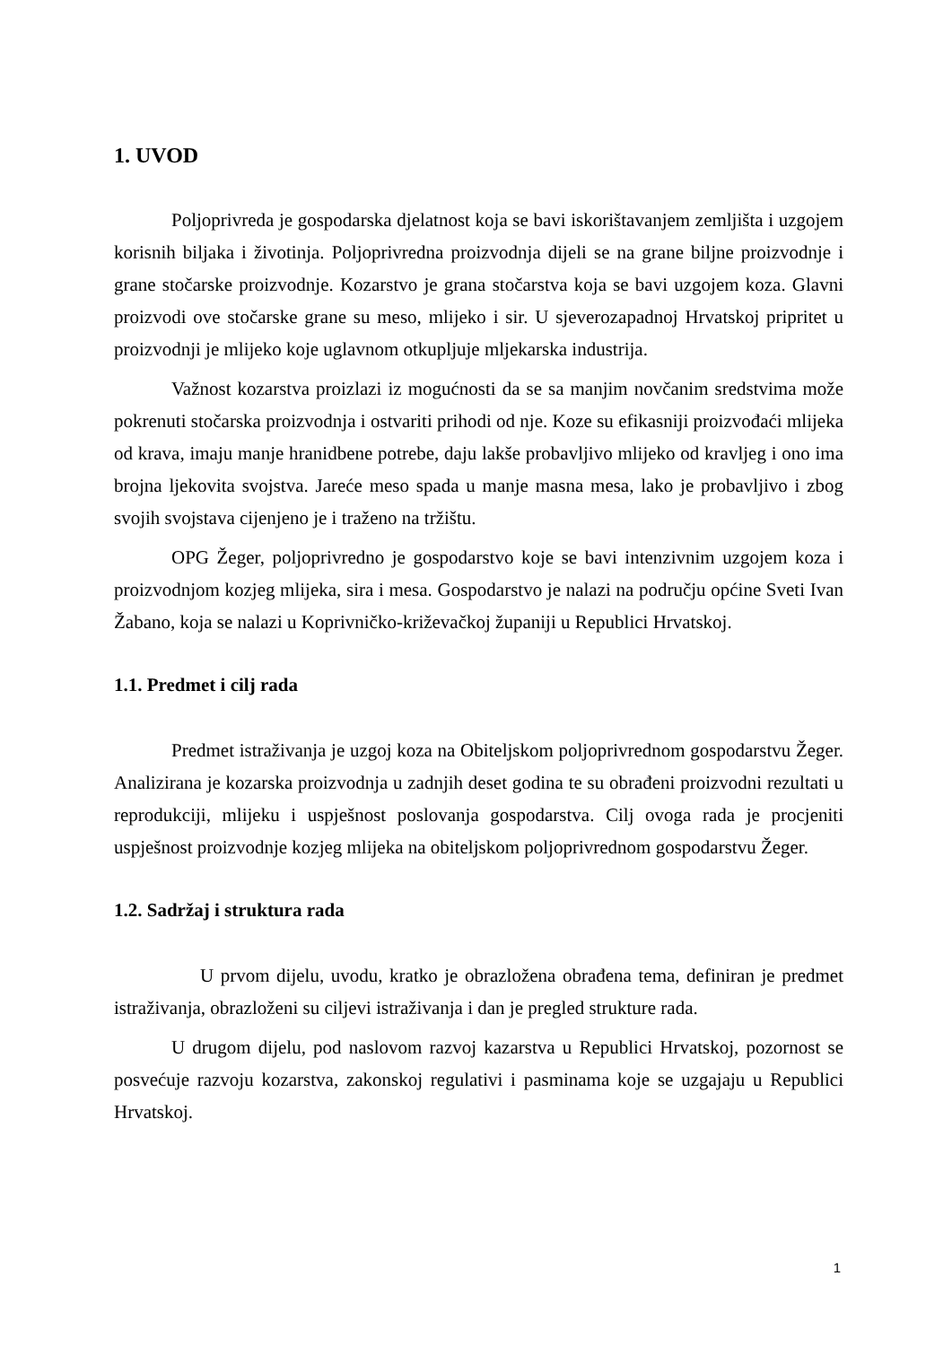1. UVOD
Poljoprivreda je gospodarska djelatnost koja se bavi iskorištavanjem zemljišta i uzgojem korisnih biljaka i životinja. Poljoprivredna proizvodnja dijeli se na grane biljne proizvodnje i grane stočarske proizvodnje. Kozarstvo je grana stočarstva koja se bavi uzgojem koza. Glavni proizvodi ove stočarske grane su meso, mlijeko i sir. U sjeverozapadnoj Hrvatskoj pripritet u proizvodnji je mlijeko koje uglavnom otkupljuje mljekarska industrija.
Važnost kozarstva proizlazi iz mogućnosti da se sa manjim novčanim sredstvima može pokrenuti stočarska proizvodnja i ostvariti prihodi od nje. Koze su efikasniji proizvođaći mlijeka od krava, imaju manje hranidbene potrebe, daju lakše probavljivo mlijeko od kravljeg i ono ima brojna ljekovita svojstva. Jareće meso spada u manje masna mesa, lako je probavljivo i zbog svojih svojstava cijenjeno je i traženo na tržištu.
OPG Žeger, poljoprivredno je gospodarstvo koje se bavi intenzivnim uzgojem koza i proizvodnjom kozjeg mlijeka, sira i mesa. Gospodarstvo je nalazi na području općine Sveti Ivan Žabano, koja se nalazi u Koprivničko-križevačkoj županiji u Republici Hrvatskoj.
1.1. Predmet i cilj rada
Predmet istraživanja je uzgoj koza na Obiteljskom poljoprivrednom gospodarstvu Žeger. Analizirana je kozarska proizvodnja u zadnjih deset godina te su obrađeni proizvodni rezultati u reprodukciji, mlijeku i uspješnost poslovanja gospodarstva. Cilj ovoga rada je procjeniti uspješnost proizvodnje kozjeg mlijeka na obiteljskom poljoprivrednom gospodarstvu Žeger.
1.2. Sadržaj i struktura rada
U prvom dijelu, uvodu, kratko je obrazložena obrađena tema, definiran je predmet istraživanja, obrazloženi su ciljevi istraživanja i dan je pregled strukture rada.
U drugom dijelu, pod naslovom razvoj kazarstva u Republici Hrvatskoj, pozornost se posvećuje razvoju kozarstva, zakonskoj regulativi i pasminama koje se uzgajaju u Republici Hrvatskoj.
1